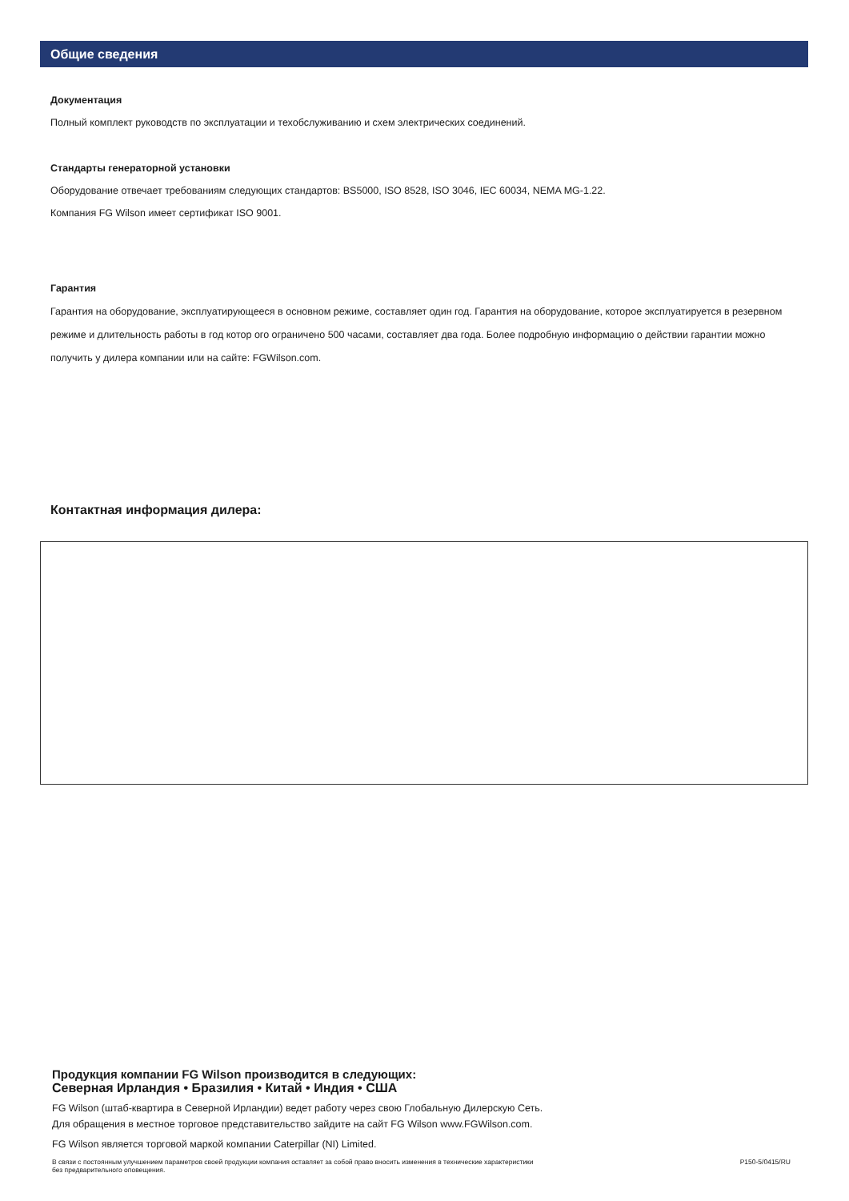Общие сведения
Документация
Полный комплект руководств по эксплуатации и техобслуживанию и схем электрических соединений.
Стандарты генераторной установки
Оборудование отвечает требованиям следующих стандартов: BS5000, ISO 8528, ISO 3046, IEC 60034, NEMA MG-1.22.
Компания FG Wilson имеет сертификат ISO 9001.
Гарантия
Гарантия на оборудование, эксплуатирующееся в основном режиме, составляет один год. Гарантия на оборудование, которое эксплуатируется в резервном режиме и длительность работы в год котор ого ограничено 500 часами, составляет два года. Более подробную информацию о действии гарантии можно получить у дилера компании или на сайте: FGWilson.com.
Контактная информация дилера:
Продукция компании FG Wilson производится в следующих:
Северная Ирландия • Бразилия • Китай • Индия • США
FG Wilson (штаб-квартира в Северной Ирландии) ведет работу через свою Глобальную Дилерскую Сеть.
Для обращения в местное торговое представительство зайдите на сайт FG Wilson www.FGWilson.com.
FG Wilson является торговой маркой компании Caterpillar (NI) Limited.
В связи с постоянным улучшением параметров своей продукции компания оставляет за собой право вносить изменения в технические характеристики
без предварительного оповещения. P150-5/0415/RU